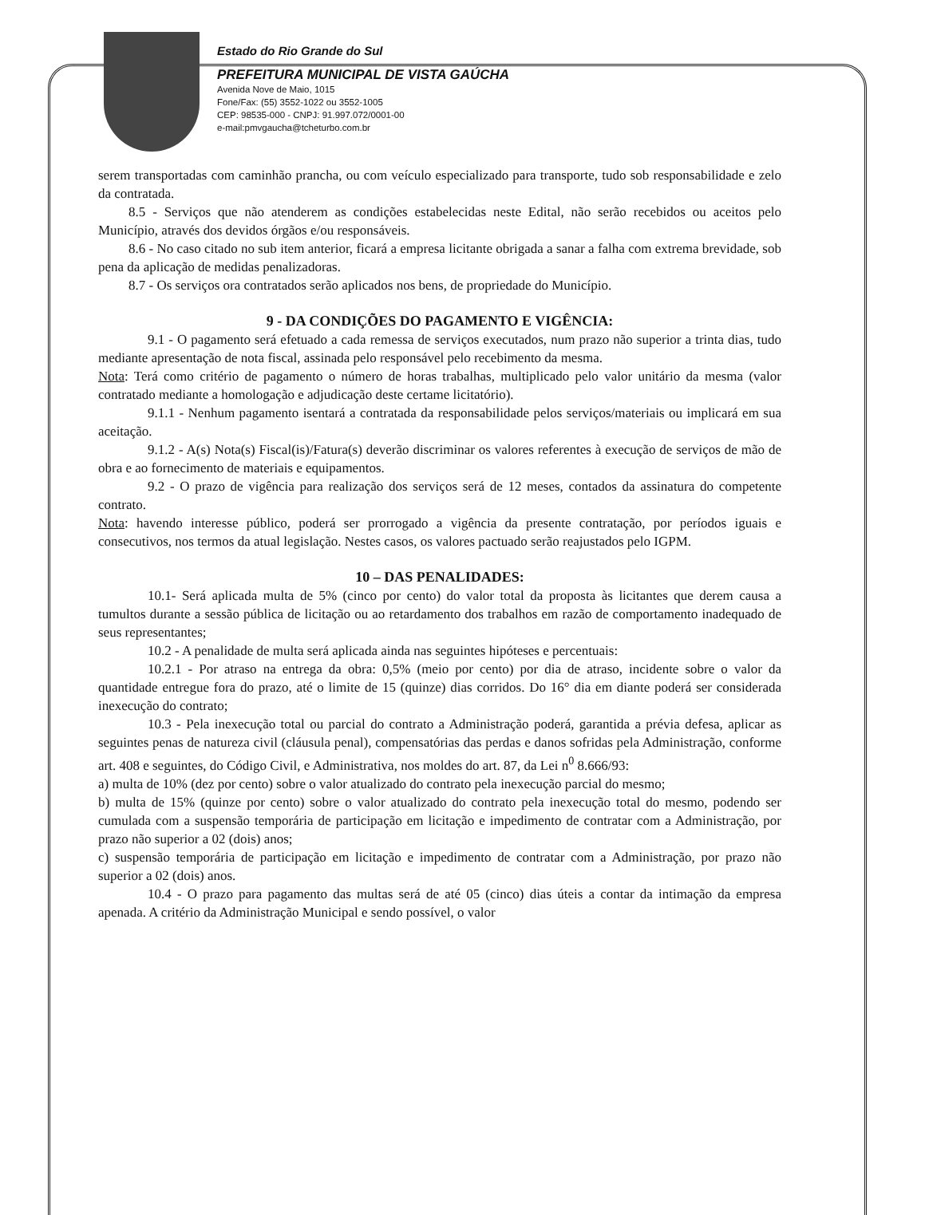Estado do Rio Grande do Sul
PREFEITURA MUNICIPAL DE VISTA GAÚCHA
Avenida Nove de Maio, 1015
Fone/Fax: (55) 3552-1022 ou 3552-1005
CEP: 98535-000 - CNPJ: 91.997.072/0001-00
e-mail:pmvgaucha@tcheturbo.com.br
serem transportadas com caminhão prancha, ou com veículo especializado para transporte, tudo sob responsabilidade e zelo da contratada.
8.5 - Serviços que não atenderem as condições estabelecidas neste Edital, não serão recebidos ou aceitos pelo Município, através dos devidos órgãos e/ou responsáveis.
8.6 - No caso citado no sub item anterior, ficará a empresa licitante obrigada a sanar a falha com extrema brevidade, sob pena da aplicação de medidas penalizadoras.
8.7 - Os serviços ora contratados serão aplicados nos bens, de propriedade do Município.
9 - DA CONDIÇÕES DO PAGAMENTO E VIGÊNCIA:
9.1 - O pagamento será efetuado a cada remessa de serviços executados, num prazo não superior a trinta dias, tudo mediante apresentação de nota fiscal, assinada pelo responsável pelo recebimento da mesma.
Nota: Terá como critério de pagamento o número de horas trabalhas, multiplicado pelo valor unitário da mesma (valor contratado mediante a homologação e adjudicação deste certame licitatório).
9.1.1 - Nenhum pagamento isentará a contratada da responsabilidade pelos serviços/materiais ou implicará em sua aceitação.
9.1.2 - A(s) Nota(s) Fiscal(is)/Fatura(s) deverão discriminar os valores referentes à execução de serviços de mão de obra e ao fornecimento de materiais e equipamentos.
9.2 - O prazo de vigência para realização dos serviços será de 12 meses, contados da assinatura do competente contrato.
Nota: havendo interesse público, poderá ser prorrogado a vigência da presente contratação, por períodos iguais e consecutivos, nos termos da atual legislação. Nestes casos, os valores pactuado serão reajustados pelo IGPM.
10 – DAS PENALIDADES:
10.1- Será aplicada multa de 5% (cinco por cento) do valor total da proposta às licitantes que derem causa a tumultos durante a sessão pública de licitação ou ao retardamento dos trabalhos em razão de comportamento inadequado de seus representantes;
10.2 - A penalidade de multa será aplicada ainda nas seguintes hipóteses e percentuais:
10.2.1 - Por atraso na entrega da obra: 0,5% (meio por cento) por dia de atraso, incidente sobre o valor da quantidade entregue fora do prazo, até o limite de 15 (quinze) dias corridos. Do 16° dia em diante poderá ser considerada inexecução do contrato;
10.3 - Pela inexecução total ou parcial do contrato a Administração poderá, garantida a prévia defesa, aplicar as seguintes penas de natureza civil (cláusula penal), compensatórias das perdas e danos sofridas pela Administração, conforme art. 408 e seguintes, do Código Civil, e Administrativa, nos moldes do art. 87, da Lei n<sup>0</sup> 8.666/93:
a) multa de 10% (dez por cento) sobre o valor atualizado do contrato pela inexecução parcial do mesmo;
b) multa de 15% (quinze por cento) sobre o valor atualizado do contrato pela inexecução total do mesmo, podendo ser cumulada com a suspensão temporária de participação em licitação e impedimento de contratar com a Administração, por prazo não superior a 02 (dois) anos;
c) suspensão temporária de participação em licitação e impedimento de contratar com a Administração, por prazo não superior a 02 (dois) anos.
10.4 - O prazo para pagamento das multas será de até 05 (cinco) dias úteis a contar da intimação da empresa apenada. A critério da Administração Municipal e sendo possível, o valor